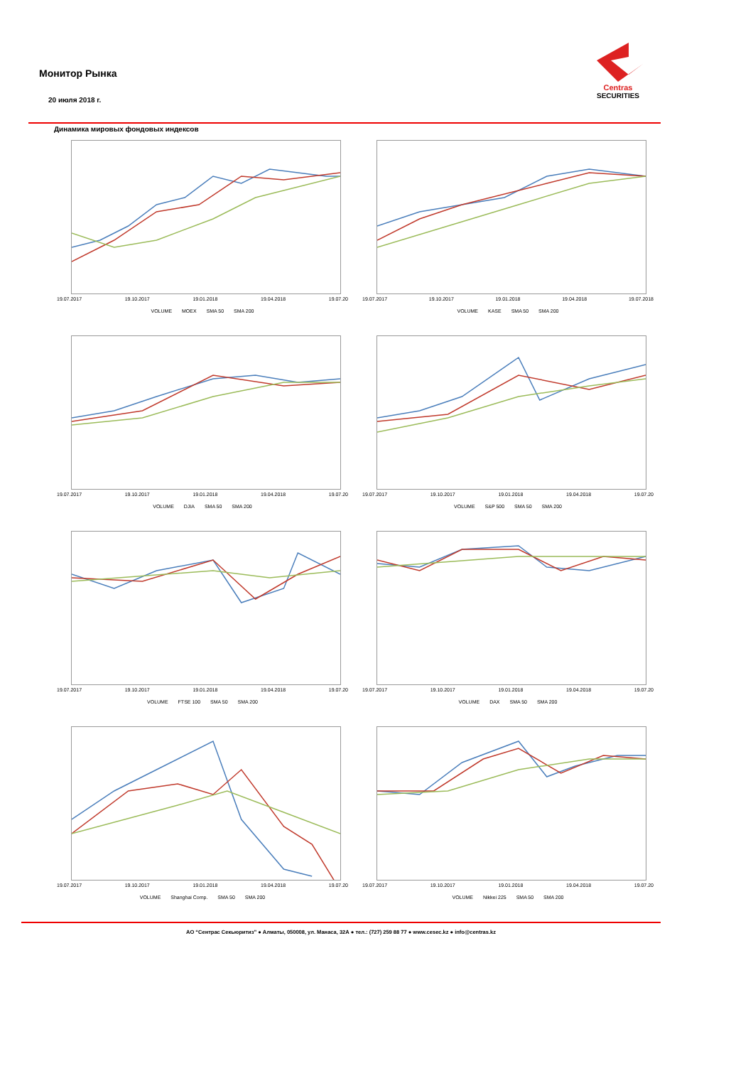Монитор Рынка
20 июля 2018 г.
Centras
SECURITIES
Динамика мировых фондовых индексов
19.07.2017 19.10.2017 19.01.2018 19.04.2018 19.07.20
VOLUME MOEX SMA 50 SMA 200
19.07.2017 19.10.2017 19.01.2018 19.04.2018 19.07.2018
VOLUME KASE SMA 50 SMA 200
19.07.2017 19.10.2017 19.01.2018 19.04.2018 19.07.20
VOLUME DJIA SMA 50 SMA 200
19.07.2017 19.10.2017 19.01.2018 19.04.2018 19.07.20
VOLUME S&P 500 SMA 50 SMA 200
19.07.2017 19.10.2017 19.01.2018 19.04.2018 19.07.20
VOLUME FTSE 100 SMA 50 SMA 200
19.07.2017 19.10.2017 19.01.2018 19.04.2018 19.07.20
VOLUME DAX SMA 50 SMA 200
19.07.2017 19.10.2017 19.01.2018 19.04.2018 19.07.20
VOLUME Shanghai Comp. SMA 50 SMA 200
19.07.2017 19.10.2017 19.01.2018 19.04.2018 19.07.20
VOLUME Nikkei 225 SMA 50 SMA 200
АО “Сентрас Секьюритиз” ● Алматы, 050008, ул. Манаса, 32А ● тел.: (727) 259 88 77 ● www.cesec.kz ● info@centras.kz